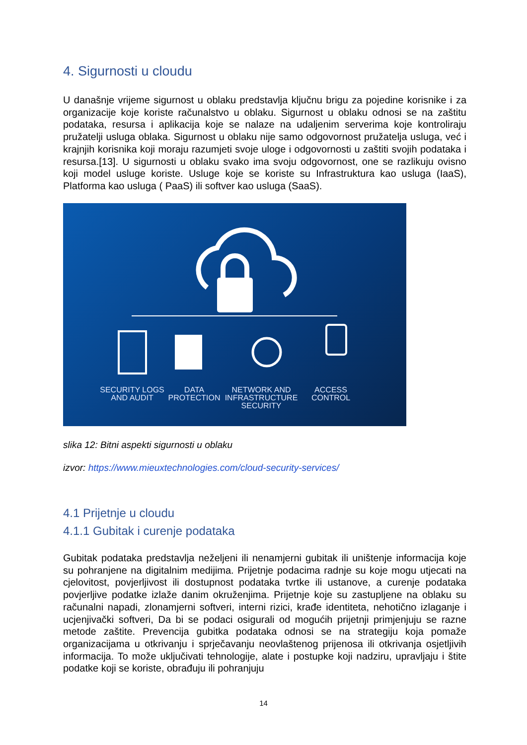4. Sigurnosti u cloudu
U današnje vrijeme sigurnost u oblaku predstavlja ključnu brigu za pojedine korisnike i za organizacije koje koriste računalstvo u oblaku. Sigurnost u oblaku odnosi se na zaštitu podataka, resursa i aplikacija koje se nalaze na udaljenim serverima koje kontroliraju pružatelji usluga oblaka. Sigurnost u oblaku nije samo odgovornost pružatelja usluga, već i krajnjih korisnika koji moraju razumjeti svoje uloge i odgovornosti u zaštiti svojih podataka i resursa.[13]. U sigurnosti u oblaku svako ima svoju odgovornost, one se razlikuju ovisno koji model usluge koriste. Usluge koje se koriste su Infrastruktura kao usluga (IaaS), Platforma kao usluga ( PaaS) ili softver kao usluga (SaaS).
SECURITY LOGS AND AUDIT
DATA PROTECTION
NETWORK AND INFRASTRUCTURE SECURITY
ACCESS CONTROL
slika 12: Bitni aspekti sigurnosti u oblaku
izvor: https://www.mieuxtechnologies.com/cloud-security-services/
4.1 Prijetnje u cloudu
4.1.1 Gubitak i curenje podataka
Gubitak podataka predstavlja neželjeni ili nenamjerni gubitak ili uništenje informacija koje su pohranjene na digitalnim medijima. Prijetnje podacima radnje su koje mogu utjecati na cjelovitost, povjerljivost ili dostupnost podataka tvrtke ili ustanove, a curenje podataka povjerljive podatke izlaže danim okruženjima. Prijetnje koje su zastupljene na oblaku su računalni napadi, zlonamjerni softveri, interni rizici, krađe identiteta, nehotično izlaganje i ucjenjivački softveri, Da bi se podaci osigurali od mogućih prijetnji primjenjuju se razne metode zaštite. Prevencija gubitka podataka odnosi se na strategiju koja pomaže organizacijama u otkrivanju i sprječavanju neovlaštenog prijenosa ili otkrivanja osjetljivih informacija. To može uključivati tehnologije, alate i postupke koji nadziru, upravljaju i štite podatke koji se koriste, obrađuju ili pohranjuju
14